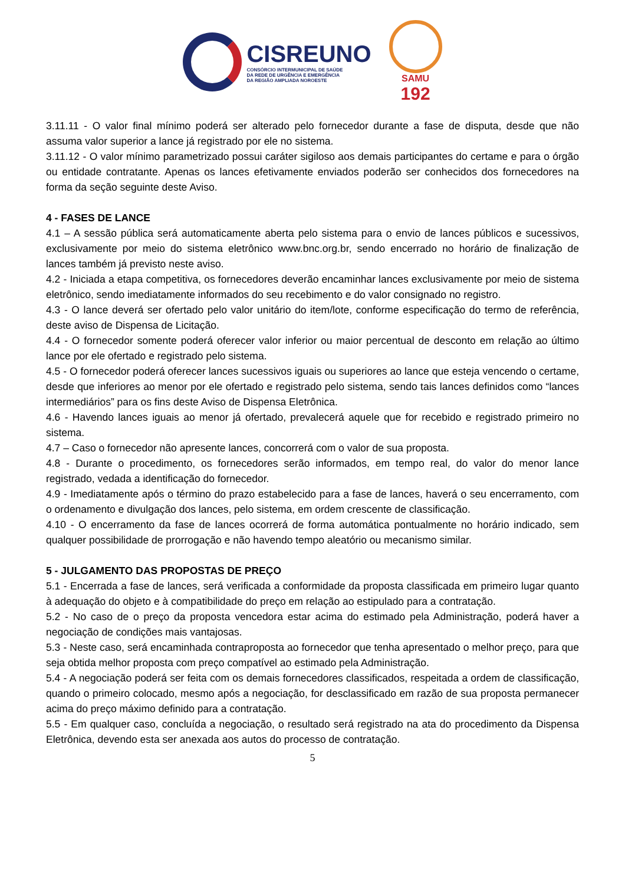CISREUNO
CONSÓRCIO INTERMUNICIPAL DE SAÚDE
DA REDE DE URGÊNCIA E EMERGÊNCIA
DA REGIÃO AMPLIADA NOROESTE
SAMU
192
3.11.11 - O valor final mínimo poderá ser alterado pelo fornecedor durante a fase de disputa, desde que não assuma valor superior a lance já registrado por ele no sistema.
3.11.12 - O valor mínimo parametrizado possui caráter sigiloso aos demais participantes do certame e para o órgão ou entidade contratante. Apenas os lances efetivamente enviados poderão ser conhecidos dos fornecedores na forma da seção seguinte deste Aviso.
4 - FASES DE LANCE
4.1 – A sessão pública será automaticamente aberta pelo sistema para o envio de lances públicos e sucessivos, exclusivamente por meio do sistema eletrônico www.bnc.org.br, sendo encerrado no horário de finalização de lances também já previsto neste aviso.
4.2 - Iniciada a etapa competitiva, os fornecedores deverão encaminhar lances exclusivamente por meio de sistema eletrônico, sendo imediatamente informados do seu recebimento e do valor consignado no registro.
4.3 - O lance deverá ser ofertado pelo valor unitário do item/lote, conforme especificação do termo de referência, deste aviso de Dispensa de Licitação.
4.4 - O fornecedor somente poderá oferecer valor inferior ou maior percentual de desconto em relação ao último lance por ele ofertado e registrado pelo sistema.
4.5 - O fornecedor poderá oferecer lances sucessivos iguais ou superiores ao lance que esteja vencendo o certame, desde que inferiores ao menor por ele ofertado e registrado pelo sistema, sendo tais lances definidos como “lances intermediários” para os fins deste Aviso de Dispensa Eletrônica.
4.6 - Havendo lances iguais ao menor já ofertado, prevalecerá aquele que for recebido e registrado primeiro no sistema.
4.7 – Caso o fornecedor não apresente lances, concorrerá com o valor de sua proposta.
4.8 - Durante o procedimento, os fornecedores serão informados, em tempo real, do valor do menor lance registrado, vedada a identificação do fornecedor.
4.9 - Imediatamente após o término do prazo estabelecido para a fase de lances, haverá o seu encerramento, com o ordenamento e divulgação dos lances, pelo sistema, em ordem crescente de classificação.
4.10 - O encerramento da fase de lances ocorrerá de forma automática pontualmente no horário indicado, sem qualquer possibilidade de prorrogação e não havendo tempo aleatório ou mecanismo similar.
5 - JULGAMENTO DAS PROPOSTAS DE PREÇO
5.1 - Encerrada a fase de lances, será verificada a conformidade da proposta classificada em primeiro lugar quanto à adequação do objeto e à compatibilidade do preço em relação ao estipulado para a contratação.
5.2 - No caso de o preço da proposta vencedora estar acima do estimado pela Administração, poderá haver a negociação de condições mais vantajosas.
5.3 - Neste caso, será encaminhada contraproposta ao fornecedor que tenha apresentado o melhor preço, para que seja obtida melhor proposta com preço compatível ao estimado pela Administração.
5.4 - A negociação poderá ser feita com os demais fornecedores classificados, respeitada a ordem de classificação, quando o primeiro colocado, mesmo após a negociação, for desclassificado em razão de sua proposta permanecer acima do preço máximo definido para a contratação.
5.5 - Em qualquer caso, concluída a negociação, o resultado será registrado na ata do procedimento da Dispensa Eletrônica, devendo esta ser anexada aos autos do processo de contratação.
5